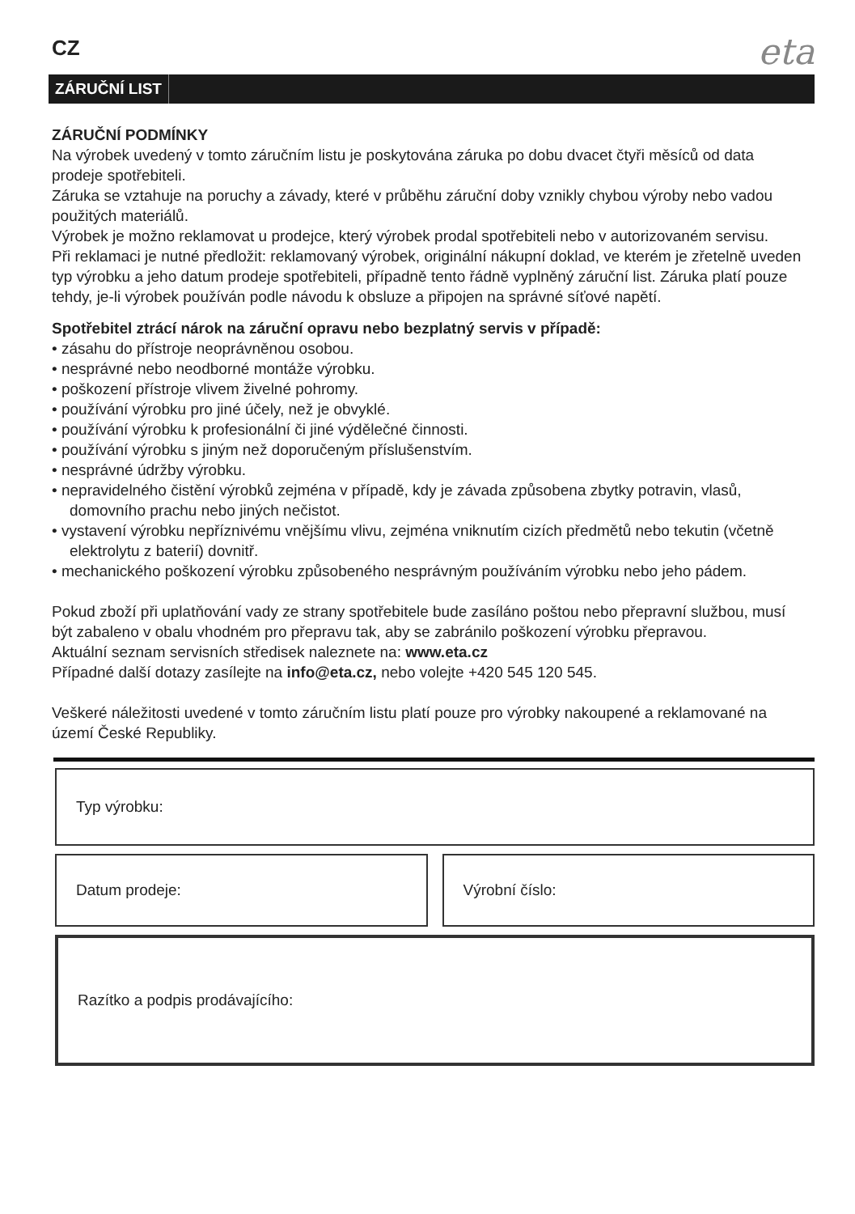CZ
eta
ZÁRUČNÍ LIST
ZÁRUČNÍ PODMÍNKY
Na výrobek uvedený v tomto záručním listu je poskytována záruka po dobu dvacet čtyři měsíců od data prodeje spotřebiteli.
Záruka se vztahuje na poruchy a závady, které v průběhu záruční doby vznikly chybou výroby nebo vadou použitých materiálů.
Výrobek je možno reklamovat u prodejce, který výrobek prodal spotřebiteli nebo v autorizovaném servisu.
Při reklamaci je nutné předložit: reklamovaný výrobek, originální nákupní doklad, ve kterém je zřetelně uveden typ výrobku a jeho datum prodeje spotřebiteli, případně tento řádně vyplněný záruční list. Záruka platí pouze tehdy, je-li výrobek používán podle návodu k obsluze a připojen na správné síťové napětí.
Spotřebitel ztrácí nárok na záruční opravu nebo bezplatný servis v případě:
• zásahu do přístroje neoprávněnou osobou.
• nesprávné nebo neodborné montáže výrobku.
• poškození přístroje vlivem živelné pohromy.
• používání výrobku pro jiné účely, než je obvyklé.
• používání výrobku k profesionální či jiné výdělečné činnosti.
• používání výrobku s jiným než doporučeným příslušenstvím.
• nesprávné údržby výrobku.
• nepravidelného čistění výrobků zejména v případě, kdy je závada způsobena zbytky potravin, vlasů, domovního prachu nebo jiných nečistot.
• vystavení výrobku nepříznivému vnějšímu vlivu, zejména vniknutím cizích předmětů nebo tekutin (včetně elektrolytu z baterií) dovnitř.
• mechanického poškození výrobku způsobeného nesprávným používáním výrobku nebo jeho pádem.
Pokud zboží při uplatňování vady ze strany spotřebitele bude zasíláno poštou nebo přepravní službou, musí být zabaleno v obalu vhodném pro přepravu tak, aby se zabránilo poškození výrobku přepravou.
Aktuální seznam servisních středisek naleznete na: www.eta.cz
Případné další dotazy zasílejte na info@eta.cz, nebo volejte +420 545 120 545.
Veškeré náležitosti uvedené v tomto záručním listu platí pouze pro výrobky nakoupené a reklamované na území České Republiky.
Typ výrobku:
Datum prodeje: Výrobní číslo:
Razítko a podpis prodávajícího: